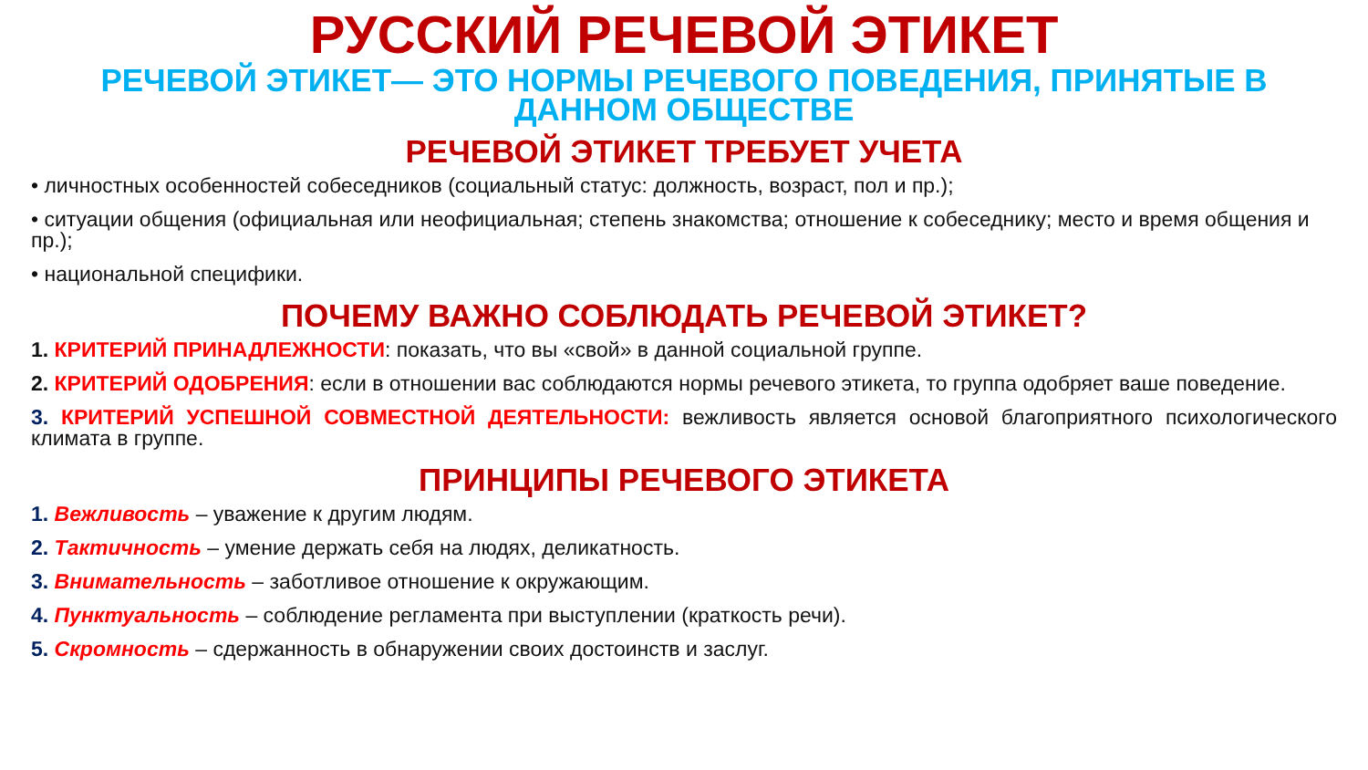РУССКИЙ РЕЧЕВОЙ ЭТИКЕТ
РЕЧЕВОЙ ЭТИКЕТ— ЭТО НОРМЫ РЕЧЕВОГО ПОВЕДЕНИЯ, ПРИНЯТЫЕ В ДАННОМ ОБЩЕСТВЕ
РЕЧЕВОЙ ЭТИКЕТ ТРЕБУЕТ УЧЕТА
• личностных особенностей собеседников (социальный статус: должность, возраст, пол и пр.);
• ситуации общения (официальная или неофициальная; степень знакомства; отношение к собеседнику; место и время общения и пр.);
• национальной специфики.
ПОЧЕМУ ВАЖНО СОБЛЮДАТЬ РЕЧЕВОЙ ЭТИКЕТ?
1. КРИТЕРИЙ ПРИНАДЛЕЖНОСТИ: показать, что вы «свой» в данной социальной группе.
2. КРИТЕРИЙ ОДОБРЕНИЯ: если в отношении вас соблюдаются нормы речевого этикета, то группа одобряет ваше поведение.
3. КРИТЕРИЙ УСПЕШНОЙ СОВМЕСТНОЙ ДЕЯТЕЛЬНОСТИ: вежливость является основой благоприятного психологического климата в группе.
ПРИНЦИПЫ РЕЧЕВОГО ЭТИКЕТА
1. Вежливость – уважение к другим людям.
2. Тактичность – умение держать себя на людях, деликатность.
3. Внимательность – заботливое отношение к окружающим.
4. Пунктуальность – соблюдение регламента при выступлении (краткость речи).
5. Скромность – сдержанность в обнаружении своих достоинств и заслуг.